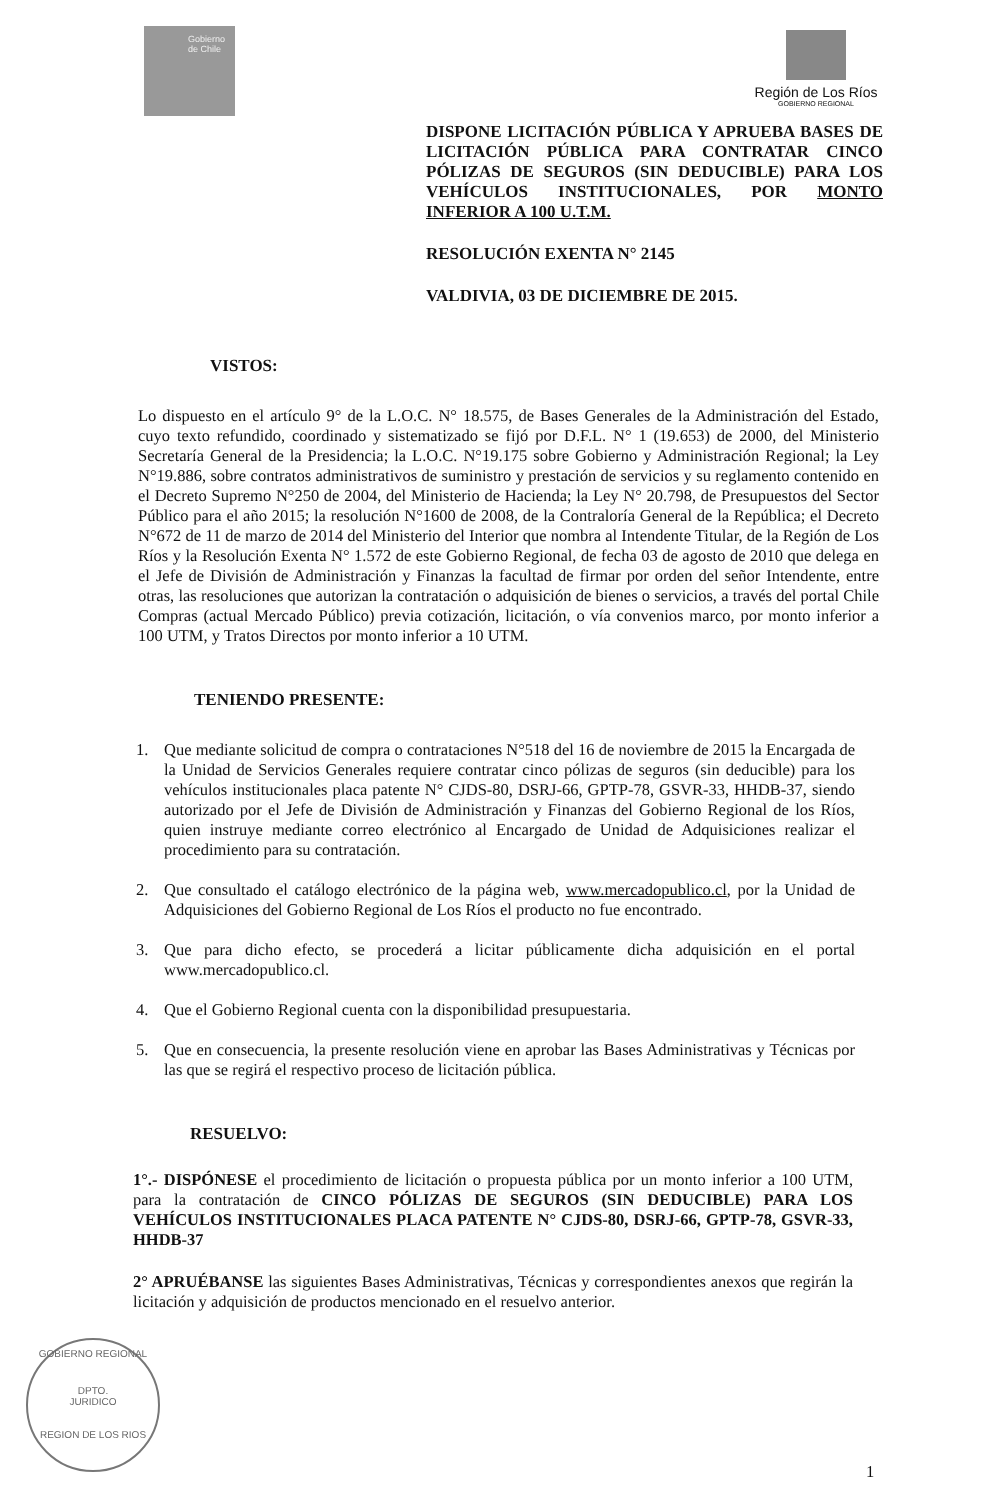Gobierno de Chile
Región de Los Ríos
GOBIERNO REGIONAL
DISPONE LICITACIÓN PÚBLICA Y APRUEBA BASES DE LICITACIÓN PÚBLICA PARA CONTRATAR CINCO PÓLIZAS DE SEGUROS (SIN DEDUCIBLE) PARA LOS VEHÍCULOS INSTITUCIONALES, POR MONTO INFERIOR A 100 U.T.M.
RESOLUCIÓN EXENTA N° 2145
VALDIVIA, 03 DE DICIEMBRE DE 2015.
VISTOS:
Lo dispuesto en el artículo 9° de la L.O.C. N° 18.575, de Bases Generales de la Administración del Estado, cuyo texto refundido, coordinado y sistematizado se fijó por D.F.L. N° 1 (19.653) de 2000, del Ministerio Secretaría General de la Presidencia; la L.O.C. N°19.175 sobre Gobierno y Administración Regional; la Ley N°19.886, sobre contratos administrativos de suministro y prestación de servicios y su reglamento contenido en el Decreto Supremo N°250 de 2004, del Ministerio de Hacienda; la Ley N° 20.798, de Presupuestos del Sector Público para el año 2015; la resolución N°1600 de 2008, de la Contraloría General de la República; el Decreto N°672 de 11 de marzo de 2014 del Ministerio del Interior que nombra al Intendente Titular, de la Región de Los Ríos y la Resolución Exenta N° 1.572 de este Gobierno Regional, de fecha 03 de agosto de 2010 que delega en el Jefe de División de Administración y Finanzas la facultad de firmar por orden del señor Intendente, entre otras, las resoluciones que autorizan la contratación o adquisición de bienes o servicios, a través del portal Chile Compras (actual Mercado Público) previa cotización, licitación, o vía convenios marco, por monto inferior a 100 UTM, y Tratos Directos por monto inferior a 10 UTM.
TENIENDO PRESENTE:
1. Que mediante solicitud de compra o contrataciones N°518 del 16 de noviembre de 2015 la Encargada de la Unidad de Servicios Generales requiere contratar cinco pólizas de seguros (sin deducible) para los vehículos institucionales placa patente N° CJDS-80, DSRJ-66, GPTP-78, GSVR-33, HHDB-37, siendo autorizado por el Jefe de División de Administración y Finanzas del Gobierno Regional de los Ríos, quien instruye mediante correo electrónico al Encargado de Unidad de Adquisiciones realizar el procedimiento para su contratación.
2. Que consultado el catálogo electrónico de la página web, www.mercadopublico.cl, por la Unidad de Adquisiciones del Gobierno Regional de Los Ríos el producto no fue encontrado.
3. Que para dicho efecto, se procederá a licitar públicamente dicha adquisición en el portal www.mercadopublico.cl.
4. Que el Gobierno Regional cuenta con la disponibilidad presupuestaria.
5. Que en consecuencia, la presente resolución viene en aprobar las Bases Administrativas y Técnicas por las que se regirá el respectivo proceso de licitación pública.
RESUELVO:
1°.- DISPÓNESE el procedimiento de licitación o propuesta pública por un monto inferior a 100 UTM, para la contratación de CINCO PÓLIZAS DE SEGUROS (SIN DEDUCIBLE) PARA LOS VEHÍCULOS INSTITUCIONALES PLACA PATENTE N° CJDS-80, DSRJ-66, GPTP-78, GSVR-33, HHDB-37
2° APRUÉBANSE las siguientes Bases Administrativas, Técnicas y correspondientes anexos que regirán la licitación y adquisición de productos mencionado en el resuelvo anterior.
1
GOBIERNO REGIONAL
DPTO.
JURIDICO
REGION DE LOS RIOS